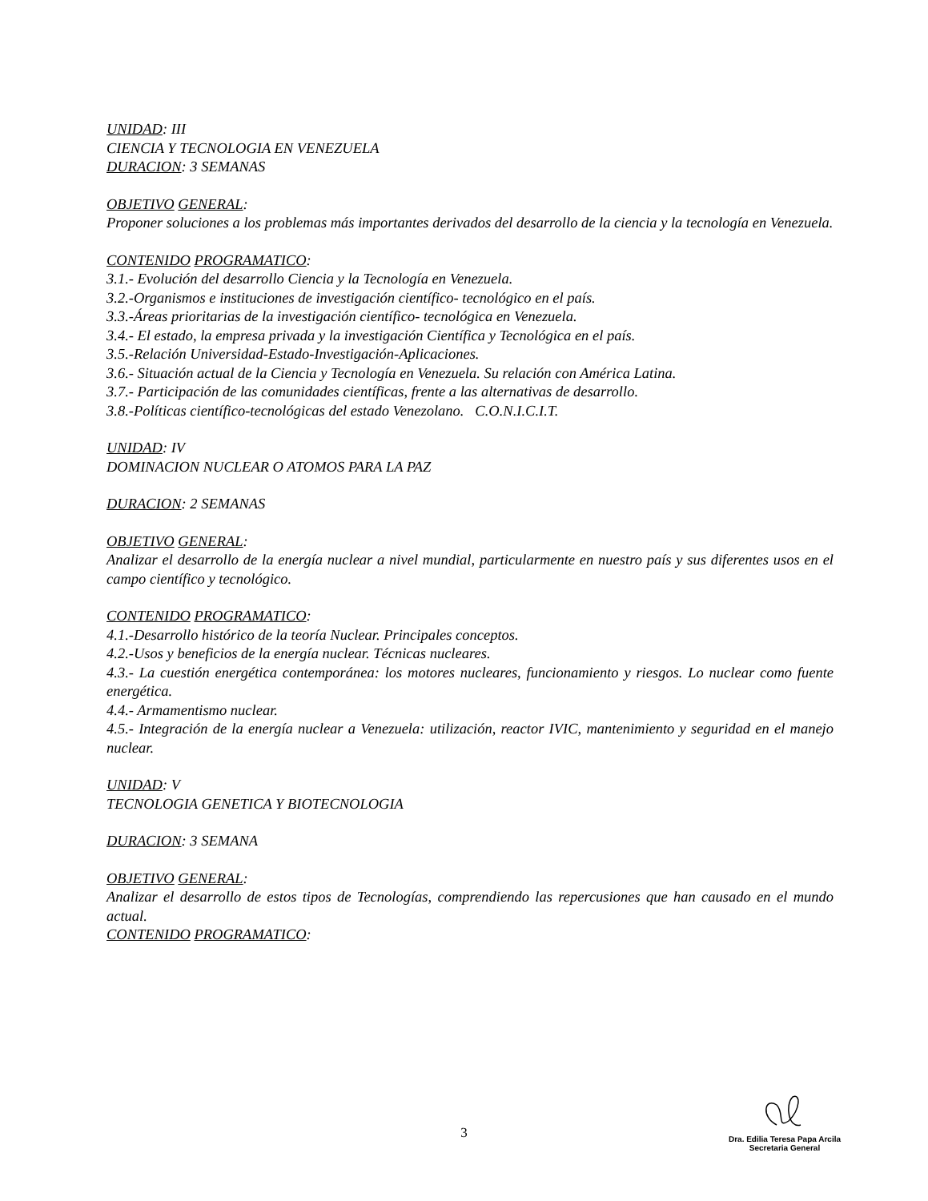UNIDAD: III
CIENCIA Y TECNOLOGIA EN VENEZUELA
DURACION: 3 SEMANAS
OBJETIVO GENERAL:
Proponer soluciones a los problemas más importantes derivados del desarrollo de la ciencia y la tecnología en Venezuela.
CONTENIDO PROGRAMATICO:
3.1.- Evolución del desarrollo Ciencia y la Tecnología en Venezuela.
3.2.-Organismos e instituciones de investigación científico- tecnológico en el país.
3.3.-Áreas prioritarias de la investigación científico- tecnológica en Venezuela.
3.4.- El estado, la empresa privada y la investigación Científica y Tecnológica en el país.
3.5.-Relación Universidad-Estado-Investigación-Aplicaciones.
3.6.- Situación actual de la Ciencia y Tecnología en Venezuela. Su relación con América Latina.
3.7.- Participación de las comunidades científicas, frente a las alternativas de desarrollo.
3.8.-Políticas científico-tecnológicas del estado Venezolano. C.O.N.I.C.I.T.
UNIDAD: IV
DOMINACION NUCLEAR O ATOMOS PARA LA PAZ
DURACION: 2 SEMANAS
OBJETIVO GENERAL:
Analizar el desarrollo de la energía nuclear a nivel mundial, particularmente en nuestro país y sus diferentes usos en el campo científico y tecnológico.
CONTENIDO PROGRAMATICO:
4.1.-Desarrollo histórico de la teoría Nuclear. Principales conceptos.
4.2.-Usos y beneficios de la energía nuclear. Técnicas nucleares.
4.3.- La cuestión energética contemporánea: los motores nucleares, funcionamiento y riesgos. Lo nuclear como fuente energética.
4.4.- Armamentismo nuclear.
4.5.- Integración de la energía nuclear a Venezuela: utilización, reactor IVIC, mantenimiento y seguridad en el manejo nuclear.
UNIDAD: V
TECNOLOGIA GENETICA Y BIOTECNOLOGIA
DURACION: 3 SEMANA
OBJETIVO GENERAL:
Analizar el desarrollo de estos tipos de Tecnologías, comprendiendo las repercusiones que han causado en el mundo actual.
CONTENIDO PROGRAMATICO:
3
Dra. Edilia Teresa Papa Arcila
Secretaria General